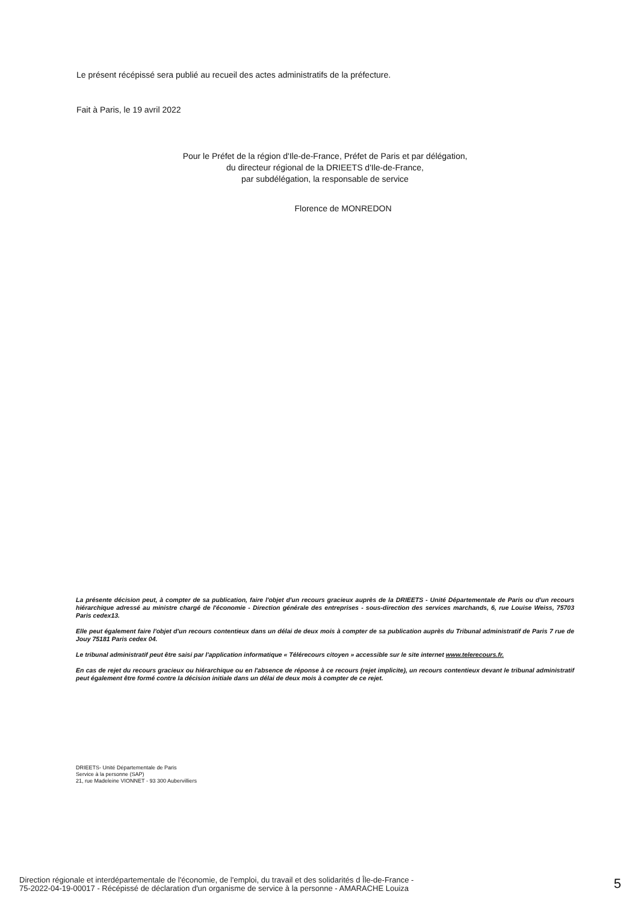Le présent récépissé sera publié au recueil des actes administratifs de la préfecture.
Fait à Paris, le 19 avril 2022
Pour le Préfet de la région d'Ile-de-France, Préfet de Paris et par délégation,
du directeur régional de la DRIEETS d'Ile-de-France,
par subdélégation, la responsable de service
Florence de MONREDON
La présente décision peut, à compter de sa publication, faire l'objet d'un recours gracieux auprès de la DRIEETS - Unité Départementale de Paris ou d'un recours hiérarchique adressé au ministre chargé de l'économie - Direction générale des entreprises - sous-direction des services marchands, 6, rue Louise Weiss, 75703 Paris cedex13.
Elle peut également faire l'objet d'un recours contentieux dans un délai de deux mois à compter de sa publication auprès du Tribunal administratif de Paris 7 rue de Jouy 75181 Paris cedex 04.
Le tribunal administratif peut être saisi par l'application informatique « Télérecours citoyen » accessible sur le site internet www.telerecours.fr.
En cas de rejet du recours gracieux ou hiérarchique ou en l'absence de réponse à ce recours (rejet implicite), un recours contentieux devant le tribunal administratif peut également être formé contre la décision initiale dans un délai de deux mois à compter de ce rejet.
DRIEETS- Unité Départementale de Paris
Service à la personne (SAP)
21, rue Madeleine VIONNET - 93 300 Aubervilliers
Direction régionale et interdépartementale de l'économie, de l'emploi, du travail et des solidarités d Île-de-France -
75-2022-04-19-00017 - Récépissé de déclaration d'un organisme de service à la personne - AMARACHE Louiza
5